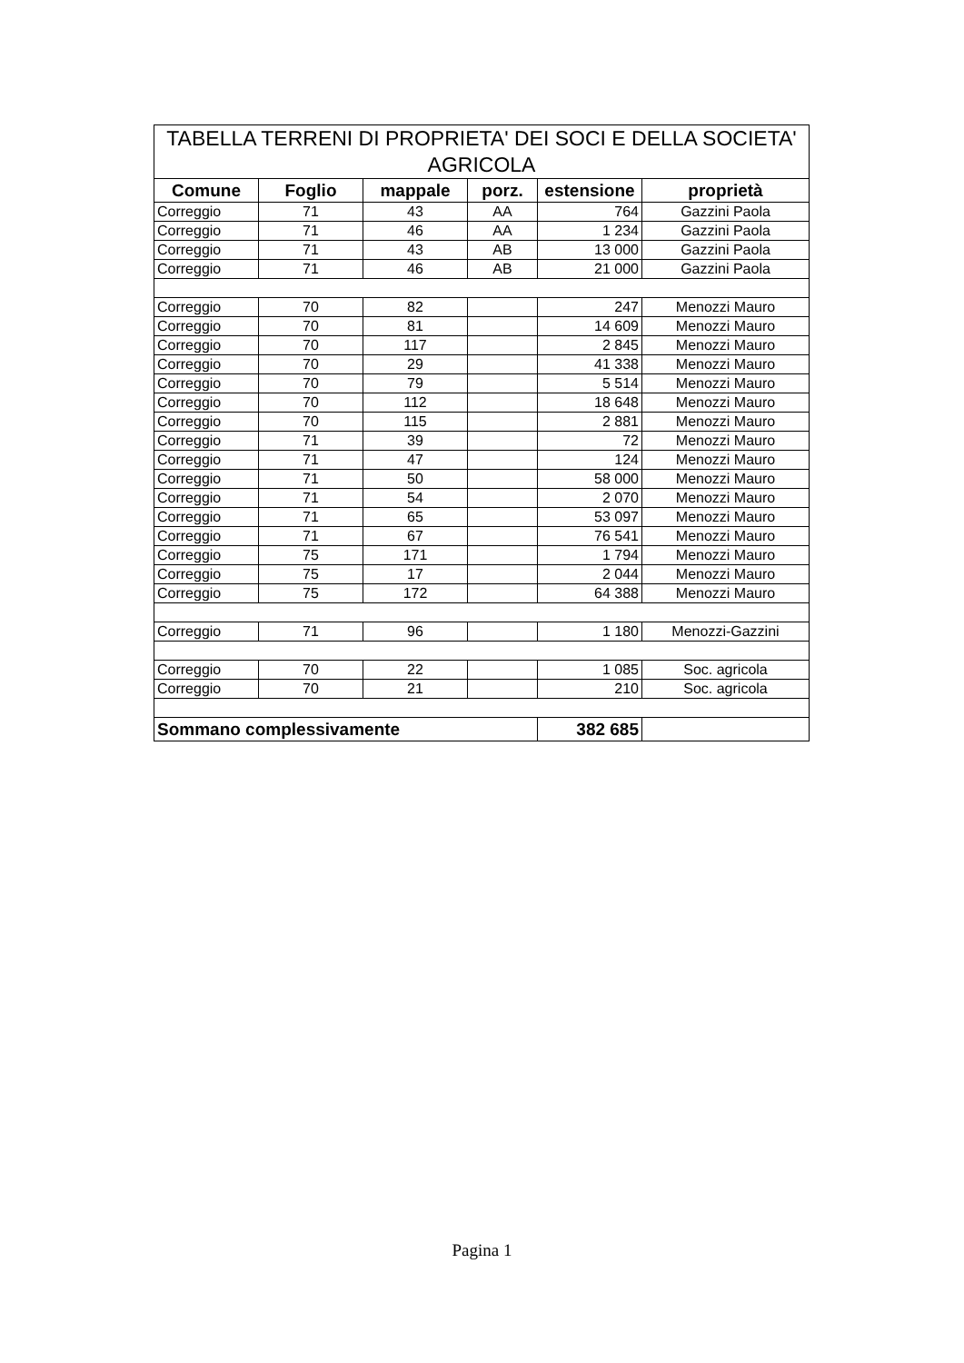| TABELLA TERRENI DI PROPRIETA' DEI SOCI E DELLA SOCIETA' AGRICOLA | | | | | |
| --- | --- | --- | --- | --- | --- |
| Comune | Foglio | mappale | porz. | estensione | proprietà |
| Correggio | 71 | 43 | AA | 764 | Gazzini Paola |
| Correggio | 71 | 46 | AA | 1 234 | Gazzini Paola |
| Correggio | 71 | 43 | AB | 13 000 | Gazzini Paola |
| Correggio | 71 | 46 | AB | 21 000 | Gazzini Paola |
| Correggio | 70 | 82 | | 247 | Menozzi Mauro |
| Correggio | 70 | 81 | | 14 609 | Menozzi Mauro |
| Correggio | 70 | 117 | | 2 845 | Menozzi Mauro |
| Correggio | 70 | 29 | | 41 338 | Menozzi Mauro |
| Correggio | 70 | 79 | | 5 514 | Menozzi Mauro |
| Correggio | 70 | 112 | | 18 648 | Menozzi Mauro |
| Correggio | 70 | 115 | | 2 881 | Menozzi Mauro |
| Correggio | 71 | 39 | | 72 | Menozzi Mauro |
| Correggio | 71 | 47 | | 124 | Menozzi Mauro |
| Correggio | 71 | 50 | | 58 000 | Menozzi Mauro |
| Correggio | 71 | 54 | | 2 070 | Menozzi Mauro |
| Correggio | 71 | 65 | | 53 097 | Menozzi Mauro |
| Correggio | 71 | 67 | | 76 541 | Menozzi Mauro |
| Correggio | 75 | 171 | | 1 794 | Menozzi Mauro |
| Correggio | 75 | 17 | | 2 044 | Menozzi Mauro |
| Correggio | 75 | 172 | | 64 388 | Menozzi Mauro |
| Correggio | 71 | 96 | | 1 180 | Menozzi-Gazzini |
| Correggio | 70 | 22 | | 1 085 | Soc. agricola |
| Correggio | 70 | 21 | | 210 | Soc. agricola |
| Sommano complessivamente | | | | 382 685 | |
Pagina 1